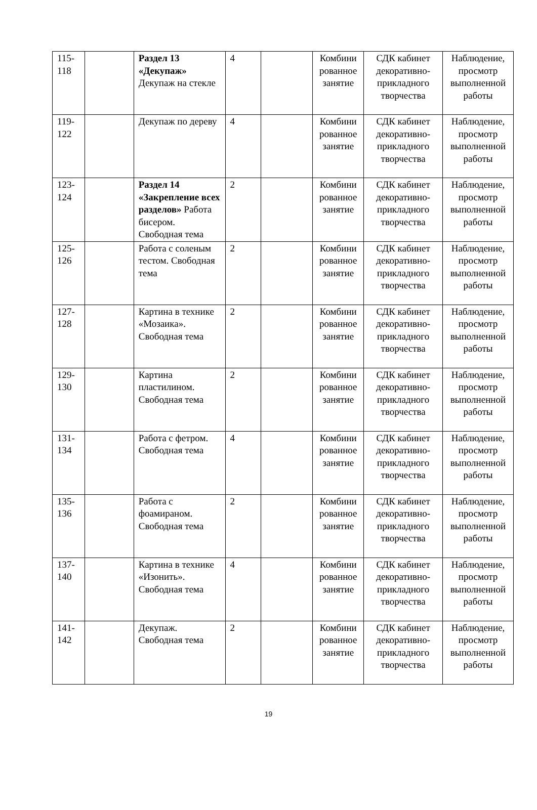| 115-118 | | Раздел 13 «Декупаж» Декупаж на стекле | 4 | | Комбини рованное занятие | СДК кабинет декоративно-прикладного творчества | Наблюдение, просмотр выполненной работы |
| 119-122 | | Декупаж по дереву | 4 | | Комбини рованное занятие | СДК кабинет декоративно-прикладного творчества | Наблюдение, просмотр выполненной работы |
| 123-124 | | Раздел 14 «Закрепление всех разделов» Работа бисером. Свободная тема | 2 | | Комбини рованное занятие | СДК кабинет декоративно-прикладного творчества | Наблюдение, просмотр выполненной работы |
| 125-126 | | Работа с соленым тестом. Свободная тема | 2 | | Комбини рованное занятие | СДК кабинет декоративно-прикладного творчества | Наблюдение, просмотр выполненной работы |
| 127-128 | | Картина в технике «Мозаика». Свободная тема | 2 | | Комбини рованное занятие | СДК кабинет декоративно-прикладного творчества | Наблюдение, просмотр выполненной работы |
| 129-130 | | Картина пластилином. Свободная тема | 2 | | Комбини рованное занятие | СДК кабинет декоративно-прикладного творчества | Наблюдение, просмотр выполненной работы |
| 131-134 | | Работа с фетром. Свободная тема | 4 | | Комбини рованное занятие | СДК кабинет декоративно-прикладного творчества | Наблюдение, просмотр выполненной работы |
| 135-136 | | Работа с фоамираном. Свободная тема | 2 | | Комбини рованное занятие | СДК кабинет декоративно-прикладного творчества | Наблюдение, просмотр выполненной работы |
| 137-140 | | Картина в технике «Изонить». Свободная тема | 4 | | Комбини рованное занятие | СДК кабинет декоративно-прикладного творчества | Наблюдение, просмотр выполненной работы |
| 141-142 | | Декупаж. Свободная тема | 2 | | Комбини рованное занятие | СДК кабинет декоративно-прикладного творчества | Наблюдение, просмотр выполненной работы |
19